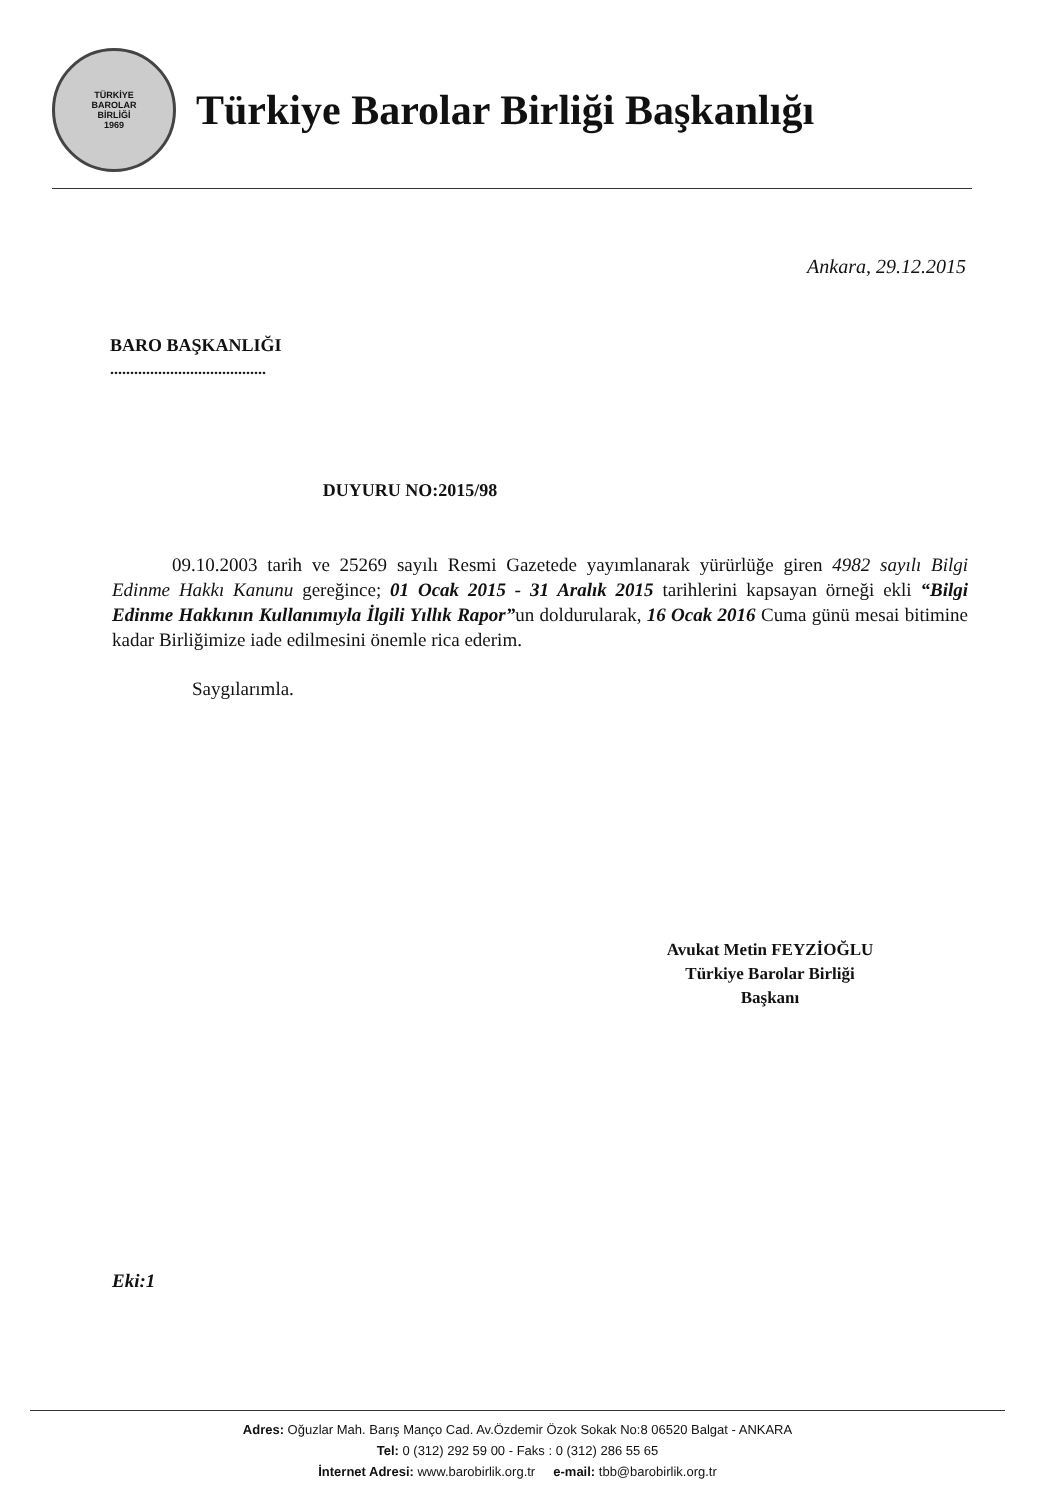TÜRKİYE
BAROLAR
BİRLİĞİ
1969
Türkiye Barolar Birliği Başkanlığı
Ankara, 29.12.2015
BARO BAŞKANLIĞI
.......................................
DUYURU NO:2015/98
09.10.2003 tarih ve 25269 sayılı Resmi Gazetede yayımlanarak yürürlüğe giren 4982 sayılı Bilgi Edinme Hakkı Kanunu gereğince; 01 Ocak 2015 - 31 Aralık 2015 tarihlerini kapsayan örneği ekli “Bilgi Edinme Hakkının Kullanımıyla İlgili Yıllık Rapor”un doldurularak, 16 Ocak 2016 Cuma günü mesai bitimine kadar Birliğimize iade edilmesini önemle rica ederim.
Saygılarımla.
Avukat Metin FEYZİOĞLU
Türkiye Barolar Birliği
Başkanı
Eki:1
Adres: Oğuzlar Mah. Barış Manço Cad. Av.Özdemir Özok Sokak No:8 06520 Balgat - ANKARA
Tel: 0 (312) 292 59 00 - Faks : 0 (312) 286 55 65
İnternet Adresi: www.barobirlik.org.tr e-mail: tbb@barobirlik.org.tr